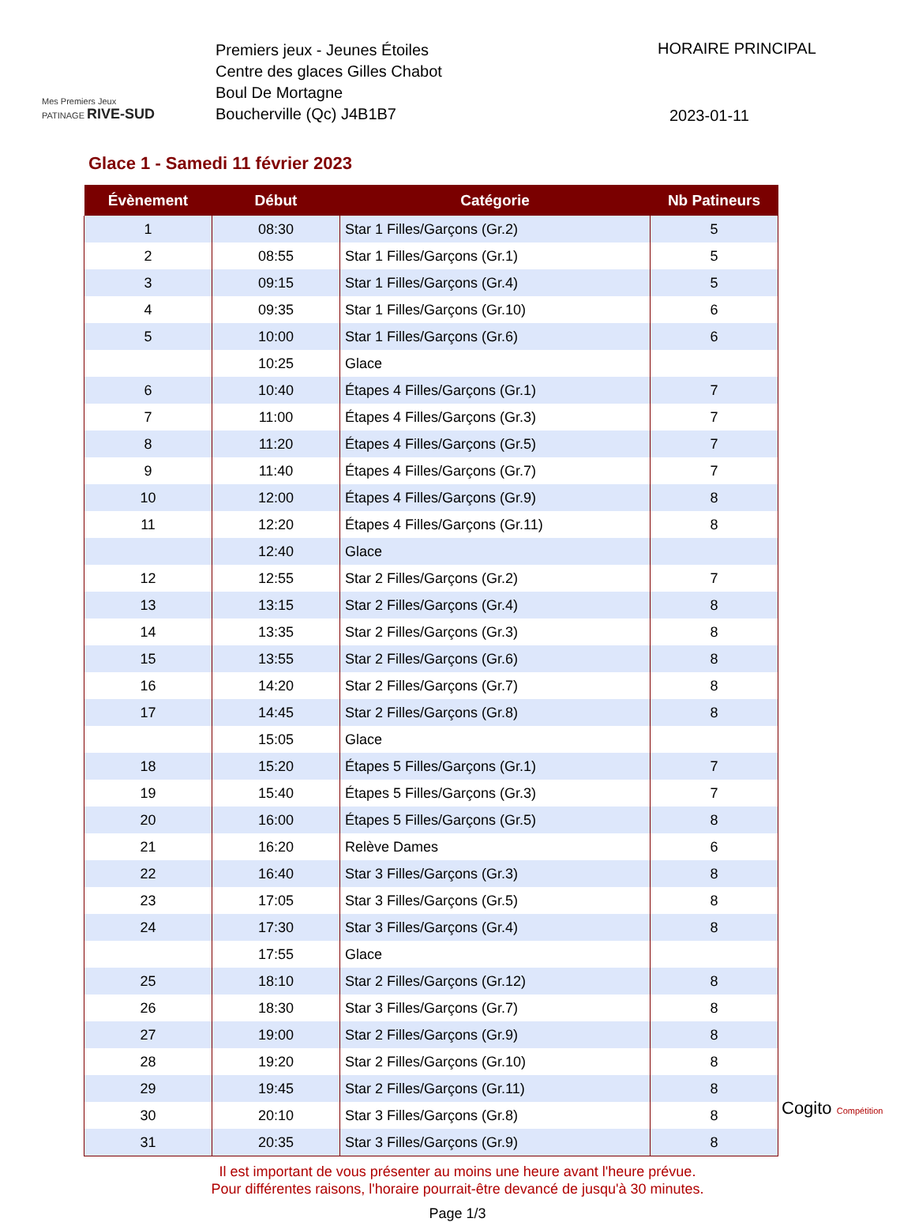Mes Premiers Jeux
PATINAGE RIVE-SUD
Premiers jeux - Jeunes Étoiles
Centre des glaces Gilles Chabot
Boul De Mortagne
Boucherville (Qc) J4B1B7
HORAIRE PRINCIPAL
2023-01-11
Glace 1 - Samedi 11 février 2023
| Évènement | Début | Catégorie | Nb Patineurs |
| --- | --- | --- | --- |
| 1 | 08:30 | Star 1 Filles/Garçons (Gr.2) | 5 |
| 2 | 08:55 | Star 1 Filles/Garçons (Gr.1) | 5 |
| 3 | 09:15 | Star 1 Filles/Garçons (Gr.4) | 5 |
| 4 | 09:35 | Star 1 Filles/Garçons (Gr.10) | 6 |
| 5 | 10:00 | Star 1 Filles/Garçons (Gr.6) | 6 |
| | 10:25 | Glace | |
| 6 | 10:40 | Étapes 4 Filles/Garçons (Gr.1) | 7 |
| 7 | 11:00 | Étapes 4 Filles/Garçons (Gr.3) | 7 |
| 8 | 11:20 | Étapes 4 Filles/Garçons (Gr.5) | 7 |
| 9 | 11:40 | Étapes 4 Filles/Garçons (Gr.7) | 7 |
| 10 | 12:00 | Étapes 4 Filles/Garçons (Gr.9) | 8 |
| 11 | 12:20 | Étapes 4 Filles/Garçons (Gr.11) | 8 |
| | 12:40 | Glace | |
| 12 | 12:55 | Star 2 Filles/Garçons (Gr.2) | 7 |
| 13 | 13:15 | Star 2 Filles/Garçons (Gr.4) | 8 |
| 14 | 13:35 | Star 2 Filles/Garçons (Gr.3) | 8 |
| 15 | 13:55 | Star 2 Filles/Garçons (Gr.6) | 8 |
| 16 | 14:20 | Star 2 Filles/Garçons (Gr.7) | 8 |
| 17 | 14:45 | Star 2 Filles/Garçons (Gr.8) | 8 |
| | 15:05 | Glace | |
| 18 | 15:20 | Étapes 5 Filles/Garçons (Gr.1) | 7 |
| 19 | 15:40 | Étapes 5 Filles/Garçons (Gr.3) | 7 |
| 20 | 16:00 | Étapes 5 Filles/Garçons (Gr.5) | 8 |
| 21 | 16:20 | Relève Dames | 6 |
| 22 | 16:40 | Star 3 Filles/Garçons (Gr.3) | 8 |
| 23 | 17:05 | Star 3 Filles/Garçons (Gr.5) | 8 |
| 24 | 17:30 | Star 3 Filles/Garçons (Gr.4) | 8 |
| | 17:55 | Glace | |
| 25 | 18:10 | Star 2 Filles/Garçons (Gr.12) | 8 |
| 26 | 18:30 | Star 3 Filles/Garçons (Gr.7) | 8 |
| 27 | 19:00 | Star 2 Filles/Garçons (Gr.9) | 8 |
| 28 | 19:20 | Star 2 Filles/Garçons (Gr.10) | 8 |
| 29 | 19:45 | Star 2 Filles/Garçons (Gr.11) | 8 |
| 30 | 20:10 | Star 3 Filles/Garçons (Gr.8) | 8 |
| 31 | 20:35 | Star 3 Filles/Garçons (Gr.9) | 8 |
Il est important de vous présenter au moins une heure avant l'heure prévue.
Pour différentes raisons, l'horaire pourrait-être devancé de jusqu'à 30 minutes.
Page 1/3
Cogito Compétition